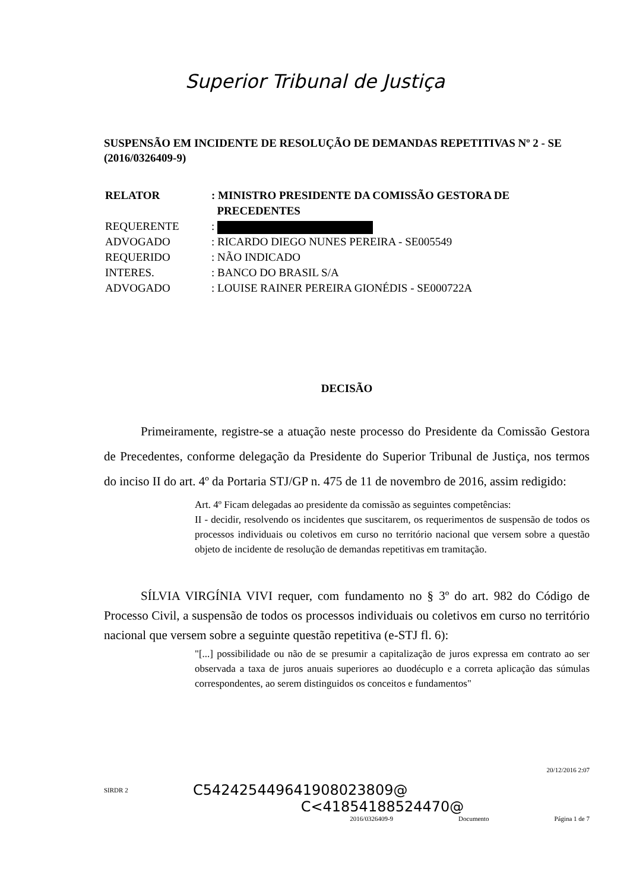Superior Tribunal de Justiça
SUSPENSÃO EM INCIDENTE DE RESOLUÇÃO DE DEMANDAS REPETITIVAS Nº 2 - SE (2016/0326409-9)
| RELATOR | : MINISTRO PRESIDENTE DA COMISSÃO GESTORA DE PRECEDENTES |
| REQUERENTE | : |
| ADVOGADO | : RICARDO DIEGO NUNES PEREIRA - SE005549 |
| REQUERIDO | : NÃO INDICADO |
| INTERES. | : BANCO DO BRASIL S/A |
| ADVOGADO | : LOUISE RAINER PEREIRA GIONÉDIS - SE000722A |
DECISÃO
Primeiramente, registre-se a atuação neste processo do Presidente da Comissão Gestora de Precedentes, conforme delegação da Presidente do Superior Tribunal de Justiça, nos termos do inciso II do art. 4º da Portaria STJ/GP n. 475 de 11 de novembro de 2016, assim redigido:
Art. 4º Ficam delegadas ao presidente da comissão as seguintes competências:
II - decidir, resolvendo os incidentes que suscitarem, os requerimentos de suspensão de todos os processos individuais ou coletivos em curso no território nacional que versem sobre a questão objeto de incidente de resolução de demandas repetitivas em tramitação.
SÍLVIA VIRGÍNIA VIVI requer, com fundamento no § 3º do art. 982 do Código de Processo Civil, a suspensão de todos os processos individuais ou coletivos em curso no território nacional que versem sobre a seguinte questão repetitiva (e-STJ fl. 6):
"[...] possibilidade ou não de se presumir a capitalização de juros expressa em contrato ao ser observada a taxa de juros anuais superiores ao duodécuplo e a correta aplicação das súmulas correspondentes, ao serem distinguidos os conceitos e fundamentos"
20/12/2016 2:07
SIRDR 2 C542425449641908023809@
C<41854188524470@
2016/0326409-9 Documento Página 1 de 7